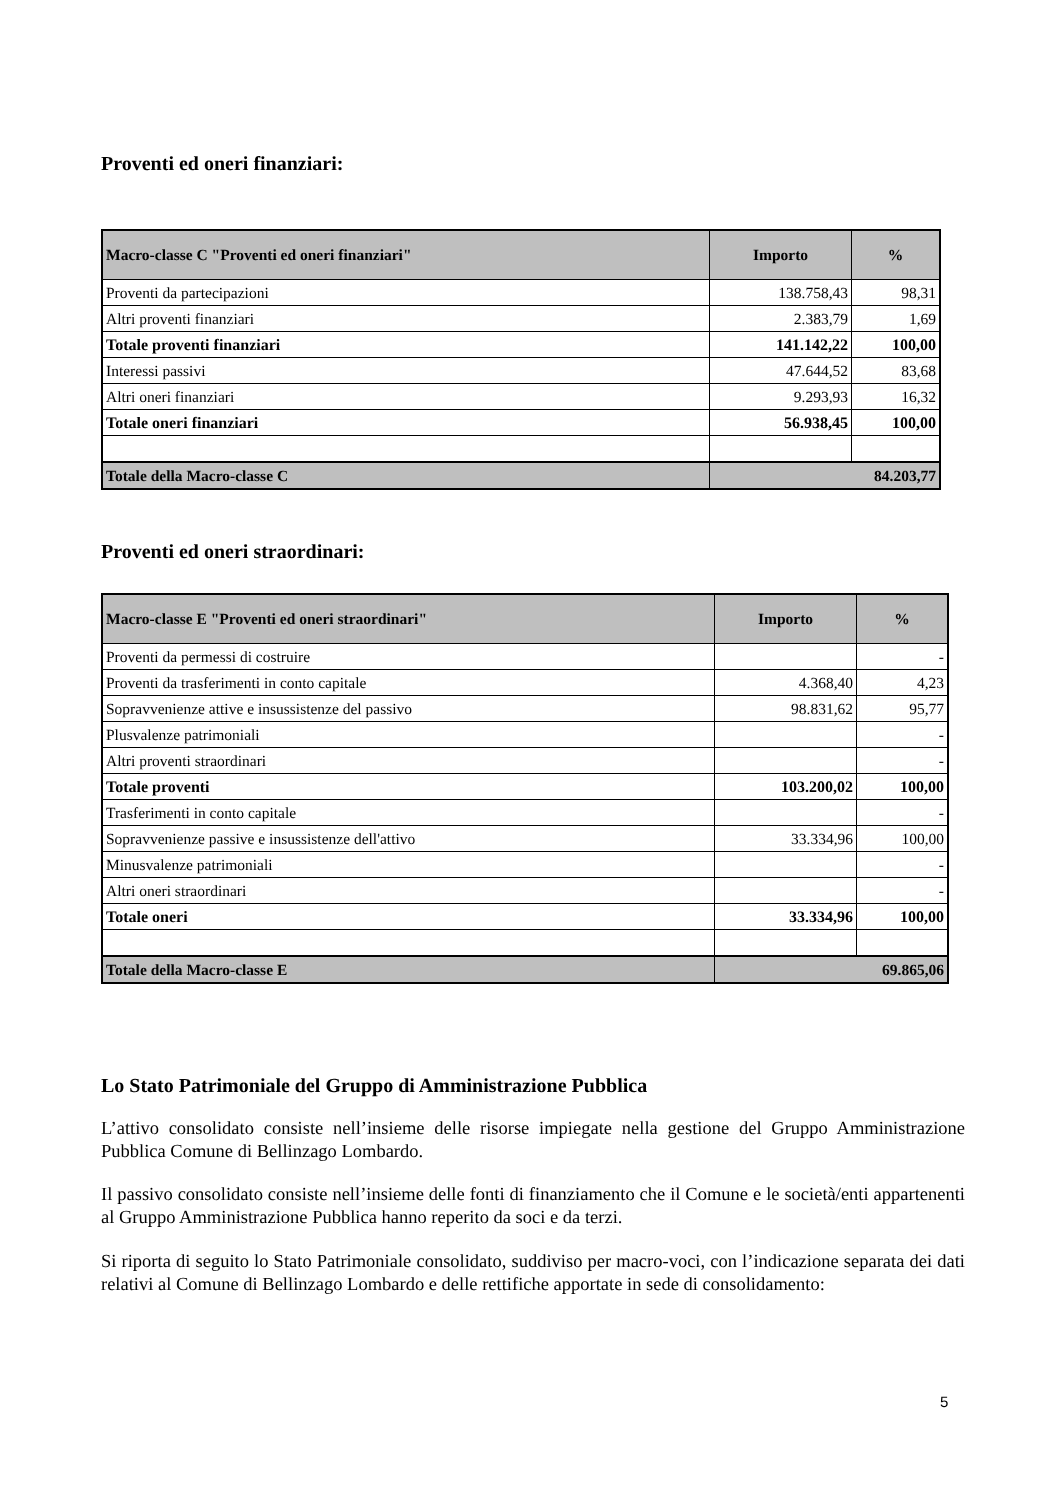Proventi ed oneri finanziari:
| Macro-classe C "Proventi ed oneri finanziari" | Importo | % |
| --- | --- | --- |
| Proventi da partecipazioni | 138.758,43 | 98,31 |
| Altri proventi finanziari | 2.383,79 | 1,69 |
| Totale proventi finanziari | 141.142,22 | 100,00 |
| Interessi passivi | 47.644,52 | 83,68 |
| Altri oneri finanziari | 9.293,93 | 16,32 |
| Totale oneri finanziari | 56.938,45 | 100,00 |
| Totale della Macro-classe C | 84.203,77 | |
Proventi ed oneri straordinari:
| Macro-classe E "Proventi ed oneri straordinari" | Importo | % |
| --- | --- | --- |
| Proventi da permessi di costruire | | - |
| Proventi da trasferimenti in conto capitale | 4.368,40 | 4,23 |
| Sopravvenienze attive e insussistenze del passivo | 98.831,62 | 95,77 |
| Plusvalenze patrimoniali | | - |
| Altri proventi straordinari | | - |
| Totale proventi | 103.200,02 | 100,00 |
| Trasferimenti in conto capitale | | - |
| Sopravvenienze passive e insussistenze dell'attivo | 33.334,96 | 100,00 |
| Minusvalenze patrimoniali | | - |
| Altri oneri straordinari | | - |
| Totale oneri | 33.334,96 | 100,00 |
| Totale della Macro-classe E | 69.865,06 | |
Lo Stato Patrimoniale del Gruppo di Amministrazione Pubblica
L’attivo consolidato consiste nell’insieme delle risorse impiegate nella gestione del Gruppo Amministrazione Pubblica Comune di Bellinzago Lombardo.
Il passivo consolidato consiste nell’insieme delle fonti di finanziamento che il Comune e le società/enti appartenenti al Gruppo Amministrazione Pubblica hanno reperito da soci e da terzi.
Si riporta di seguito lo Stato Patrimoniale consolidato, suddiviso per macro-voci, con l’indicazione separata dei dati relativi al Comune di Bellinzago Lombardo e delle rettifiche apportate in sede di consolidamento:
5